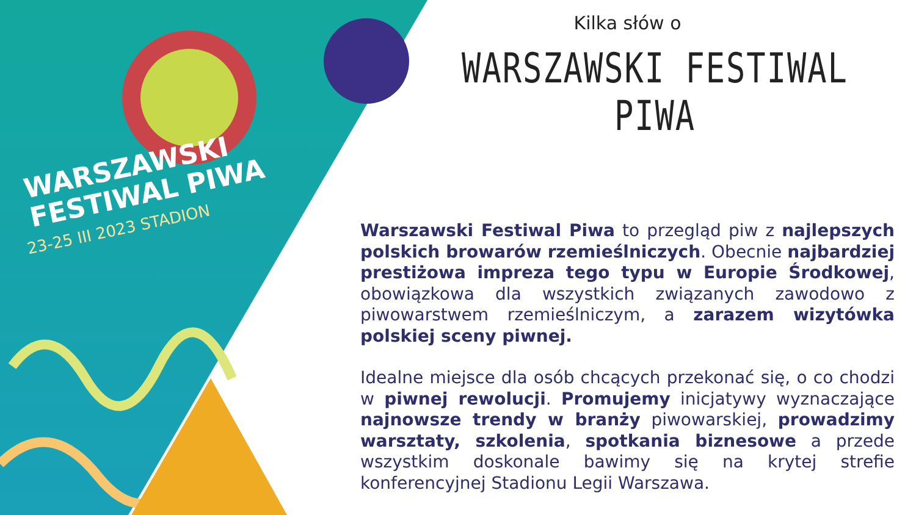WARSZAWSKI
FESTIWAL PIWA
23-25 III 2023 STADION
Kilka słów o
WARSZAWSKI FESTIWAL PIWA
Warszawski Festiwal Piwa to przegląd piw z najlepszych polskich browarów rzemieślniczych. Obecnie najbardziej prestiżowa impreza tego typu w Europie Środkowej, obowiązkowa dla wszystkich związanych zawodowo z piwowarstwem rzemieślniczym, a zarazem wizytówka polskiej sceny piwnej.
Idealne miejsce dla osób chcących przekonać się, o co chodzi w piwnej rewolucji. Promujemy inicjatywy wyznaczające najnowsze trendy w branży piwowarskiej, prowadzimy warsztaty, szkolenia, spotkania biznesowe a przede wszystkim doskonale bawimy się na krytej strefie konferencyjnej Stadionu Legii Warszawa.